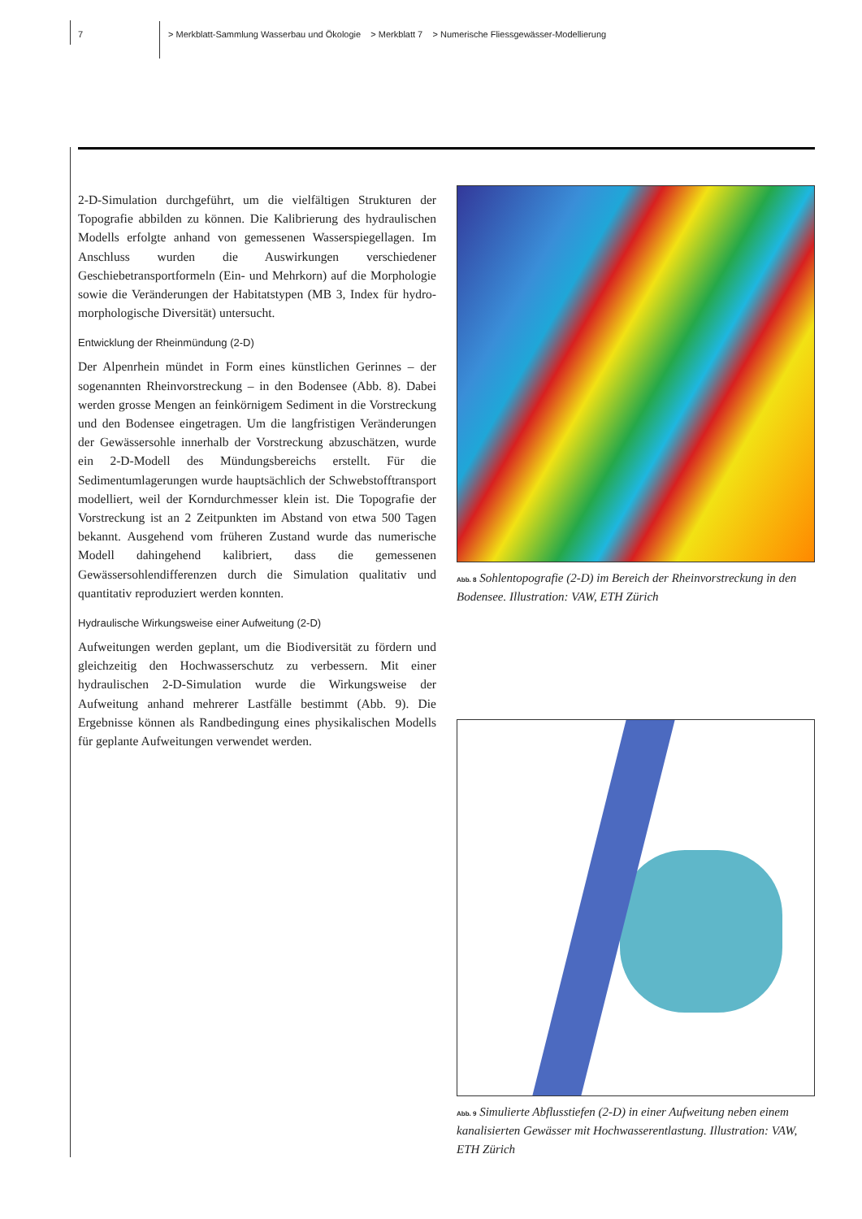7
> Merkblatt-Sammlung Wasserbau und Ökologie > Merkblatt 7 > Numerische Fliessgewässer-Modellierung
2-D-Simulation durchgeführt, um die vielfältigen Strukturen der Topografie abbilden zu können. Die Kalibrierung des hydraulischen Modells erfolgte anhand von gemessenen Wasserspiegellagen. Im Anschluss wurden die Auswirkungen verschiedener Geschiebetransportformeln (Ein- und Mehrkorn) auf die Morphologie sowie die Veränderungen der Habitatstypen (MB 3, Index für hydro-morphologische Diversität) untersucht.
Entwicklung der Rheinmündung (2-D)
Der Alpenrhein mündet in Form eines künstlichen Gerinnes – der sogenannten Rheinvorstreckung – in den Bodensee (Abb. 8). Dabei werden grosse Mengen an feinkörnigem Sediment in die Vorstreckung und den Bodensee eingetragen. Um die langfristigen Veränderungen der Gewässersohle innerhalb der Vorstreckung abzuschätzen, wurde ein 2-D-Modell des Mündungsbereichs erstellt. Für die Sedimentumlagerungen wurde hauptsächlich der Schwebstofftransport modelliert, weil der Korndurchmesser klein ist. Die Topografie der Vorstreckung ist an 2 Zeitpunkten im Abstand von etwa 500 Tagen bekannt. Ausgehend vom früheren Zustand wurde das numerische Modell dahingehend kalibriert, dass die gemessenen Gewässersohlendifferenzen durch die Simulation qualitativ und quantitativ reproduziert werden konnten.
Hydraulische Wirkungsweise einer Aufweitung (2-D)
Aufweitungen werden geplant, um die Biodiversität zu fördern und gleichzeitig den Hochwasserschutz zu verbessern. Mit einer hydraulischen 2-D-Simulation wurde die Wirkungsweise der Aufweitung anhand mehrerer Lastfälle bestimmt (Abb. 9). Die Ergebnisse können als Randbedingung eines physikalischen Modells für geplante Aufweitungen verwendet werden.
Abb. 8 Sohlentopografie (2-D) im Bereich der Rheinvorstreckung in den Bodensee. Illustration: VAW, ETH Zürich
Abb. 9 Simulierte Abflusstiefen (2-D) in einer Aufweitung neben einem kanalisierten Gewässer mit Hochwasserentlastung. Illustration: VAW, ETH Zürich